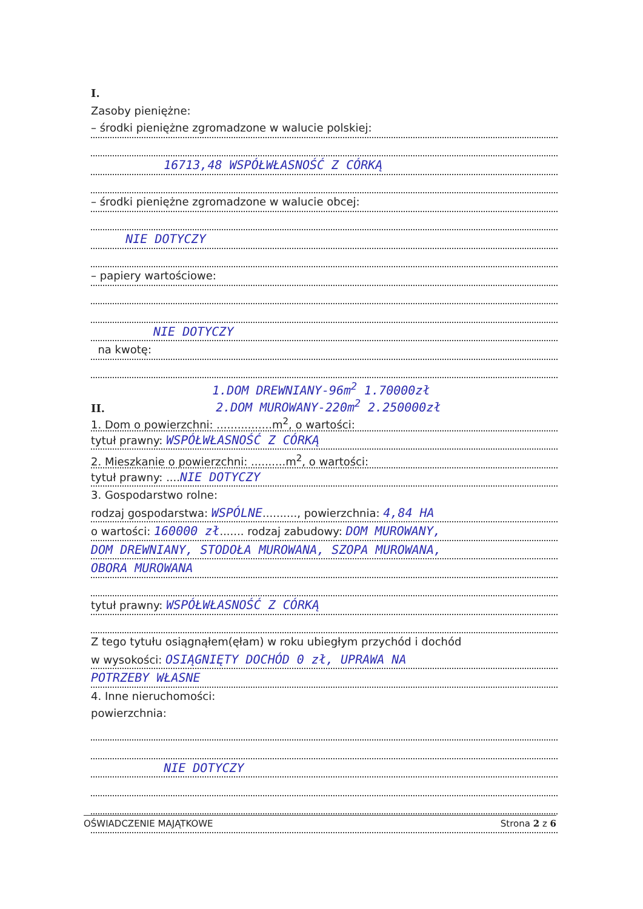I.
Zasoby pieniężne:
– środki pieniężne zgromadzone w walucie polskiej:
16713,48 WSPÓŁWŁASNOŚĆ Z CÓRKĄ
– środki pieniężne zgromadzone w walucie obcej:
NIE DOTYCZY
– papiery wartościowe:
NIE DOTYCZY
na kwotę:
1.DOM DREWNIANY-96m<sup>2</sup> 1.70000zł
II. 2.DOM MUROWANY-220m<sup>2</sup> 2.250000zł
1. Dom o powierzchni: ................m<sup>2</sup>, o wartości:
tytuł prawny: WSPÓŁWŁASNOŚĆ Z CÓRKĄ
2. Mieszkanie o powierzchni: ..........m<sup>2</sup>, o wartości:
tytuł prawny: ....NIE DOTYCZY
3. Gospodarstwo rolne:
rodzaj gospodarstwa: WSPÓLNE.........., powierzchnia: 4,84 HA
o wartości: 160000 zł....... rodzaj zabudowy: DOM MUROWANY,
DOM DREWNIANY, STODOŁA MUROWANA, SZOPA MUROWANA,
OBORA MUROWANA
tytuł prawny: WSPÓŁWŁASNOŚĆ Z CÓRKĄ
Z tego tytułu osiągnąłem(ęłam) w roku ubiegłym przychód i dochód
w wysokości: OSIĄGNIĘTY DOCHÓD 0 zł, UPRAWA NA
POTRZEBY WŁASNE
4. Inne nieruchomości:
powierzchnia:
NIE DOTYCZY
OŚWIADCZENIE MAJĄTKOWE Strona 2 z 6